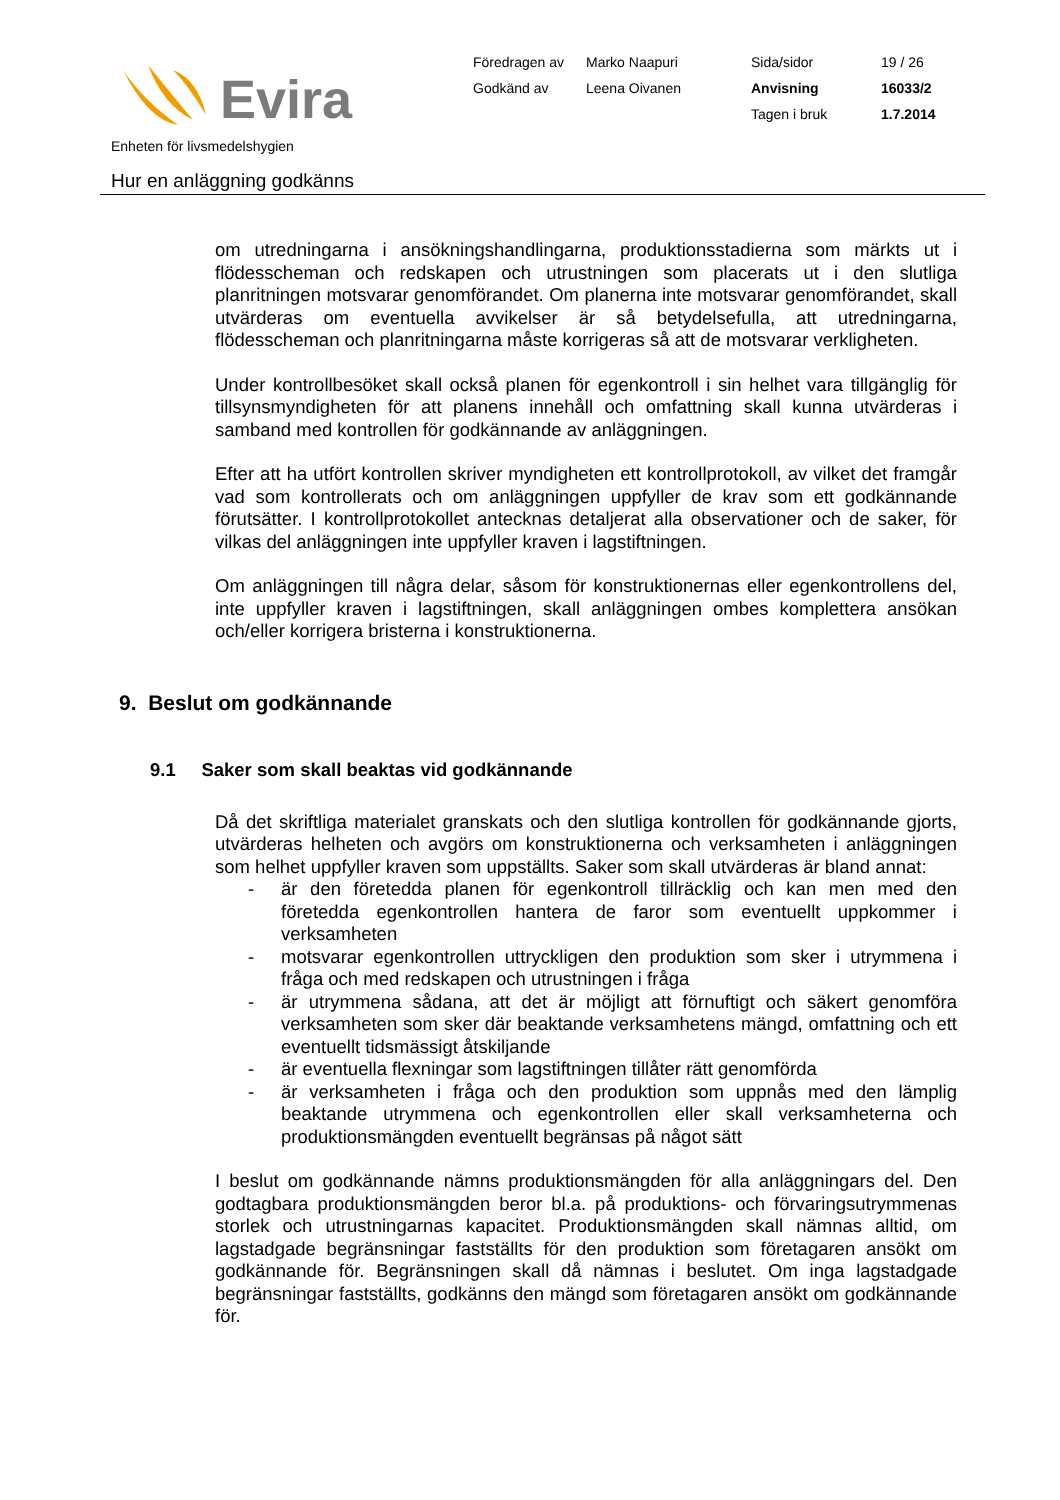Evira
Föredragen av
Marko Naapuri
Sida/sidor
19 / 26
Godkänd av
Leena Oivanen
Anvisning
16033/2
Tagen i bruk
1.7.2014
Enheten för livsmedelshygien
Hur en anläggning godkänns
om utredningarna i ansökningshandlingarna, produktionsstadierna som märkts ut i flödesscheman och redskapen och utrustningen som placerats ut i den slutliga planritningen motsvarar genomförandet. Om planerna inte motsvarar genomförandet, skall utvärderas om eventuella avvikelser är så betydelsefulla, att utredningarna, flödesscheman och planritningarna måste korrigeras så att de motsvarar verkligheten.
Under kontrollbesöket skall också planen för egenkontroll i sin helhet vara tillgänglig för tillsynsmyndigheten för att planens innehåll och omfattning skall kunna utvärderas i samband med kontrollen för godkännande av anläggningen.
Efter att ha utfört kontrollen skriver myndigheten ett kontrollprotokoll, av vilket det framgår vad som kontrollerats och om anläggningen uppfyller de krav som ett godkännande förutsätter. I kontrollprotokollet antecknas detaljerat alla observationer och de saker, för vilkas del anläggningen inte uppfyller kraven i lagstiftningen.
Om anläggningen till några delar, såsom för konstruktionernas eller egenkontrollens del, inte uppfyller kraven i lagstiftningen, skall anläggningen ombes komplettera ansökan och/eller korrigera bristerna i konstruktionerna.
9. Beslut om godkännande
9.1 Saker som skall beaktas vid godkännande
Då det skriftliga materialet granskats och den slutliga kontrollen för godkännande gjorts, utvärderas helheten och avgörs om konstruktionerna och verksamheten i anläggningen som helhet uppfyller kraven som uppställts. Saker som skall utvärderas är bland annat:
- är den företedda planen för egenkontroll tillräcklig och kan men med den företedda egenkontrollen hantera de faror som eventuellt uppkommer i verksamheten
- motsvarar egenkontrollen uttryckligen den produktion som sker i utrymmena i fråga och med redskapen och utrustningen i fråga
- är utrymmena sådana, att det är möjligt att förnuftigt och säkert genomföra verksamheten som sker där beaktande verksamhetens mängd, omfattning och ett eventuellt tidsmässigt åtskiljande
- är eventuella flexningar som lagstiftningen tillåter rätt genomförda
- är verksamheten i fråga och den produktion som uppnås med den lämplig beaktande utrymmena och egenkontrollen eller skall verksamheterna och produktionsmängden eventuellt begränsas på något sätt
I beslut om godkännande nämns produktionsmängden för alla anläggningars del. Den godtagbara produktionsmängden beror bl.a. på produktions- och förvaringsutrymmenas storlek och utrustningarnas kapacitet. Produktionsmängden skall nämnas alltid, om lagstadgade begränsningar fastställts för den produktion som företagaren ansökt om godkännande för. Begränsningen skall då nämnas i beslutet. Om inga lagstadgade begränsningar fastställts, godkänns den mängd som företagaren ansökt om godkännande för.